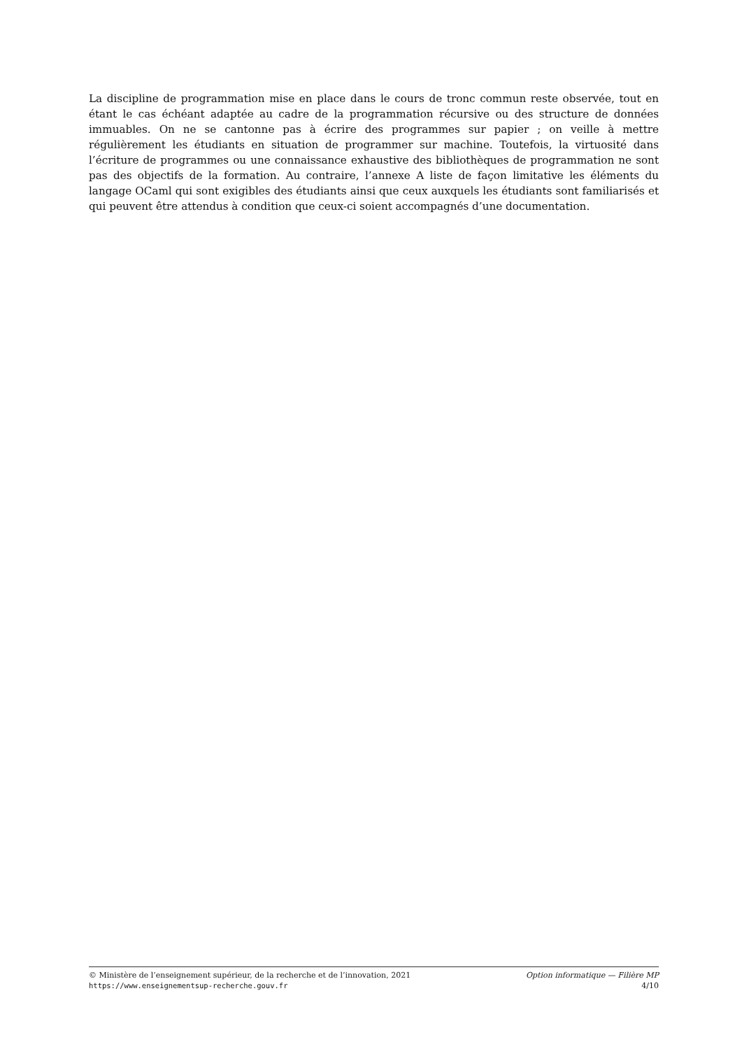La discipline de programmation mise en place dans le cours de tronc commun reste observée, tout en étant le cas échéant adaptée au cadre de la programmation récursive ou des structure de données immuables. On ne se cantonne pas à écrire des programmes sur papier ; on veille à mettre régulièrement les étudiants en situation de programmer sur machine. Toutefois, la virtuosité dans l’écriture de programmes ou une connaissance exhaustive des bibliothèques de programmation ne sont pas des objectifs de la formation. Au contraire, l’annexe A liste de façon limitative les éléments du langage OCaml qui sont exigibles des étudiants ainsi que ceux auxquels les étudiants sont familiarisés et qui peuvent être attendus à condition que ceux-ci soient accompagnés d’une documentation.
© Ministère de l’enseignement supérieur, de la recherche et de l’innovation, 2021 Option informatique — Filière MP
https://www.enseignementsup-recherche.gouv.fr 4/10